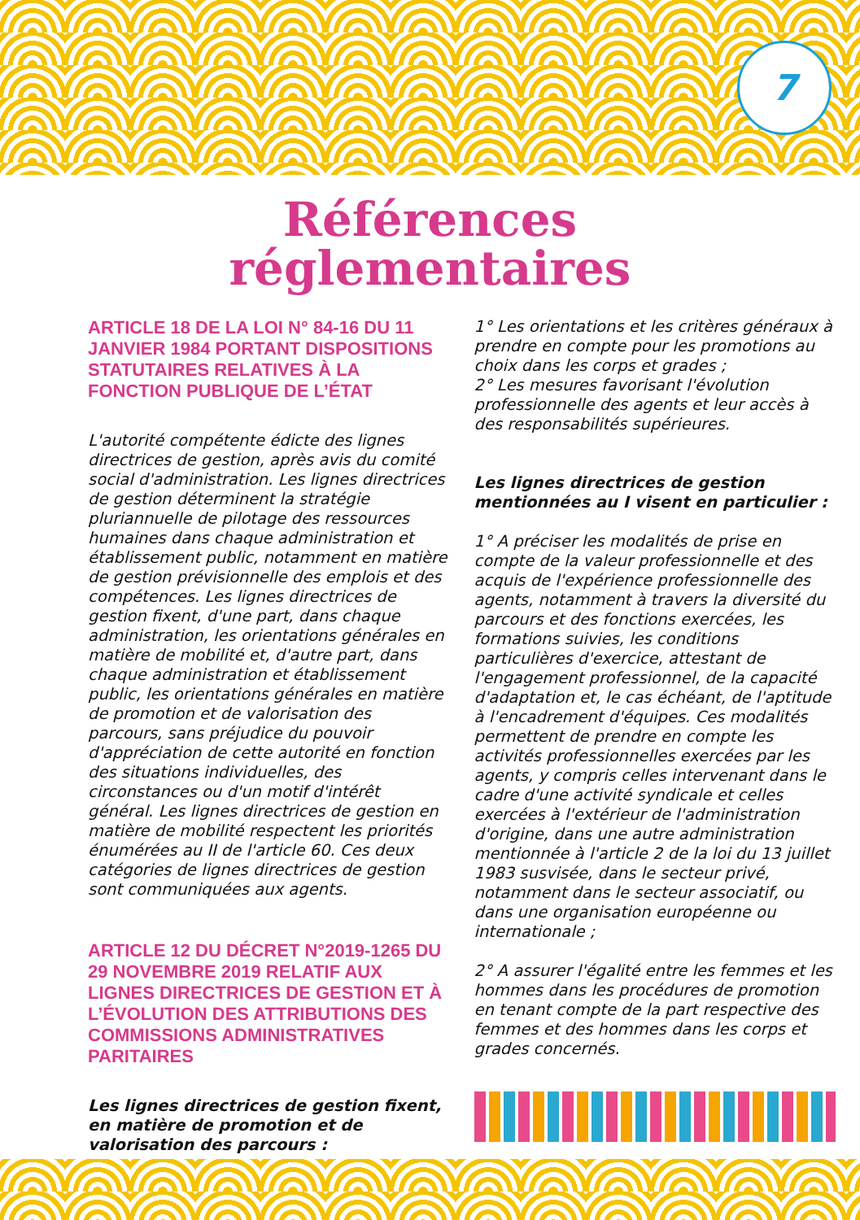7
Références
réglementaires
ARTICLE 18 DE LA LOI N° 84-16 DU 11 JANVIER 1984 PORTANT DISPOSITIONS STATUTAIRES RELATIVES À LA FONCTION PUBLIQUE DE L’ÉTAT
L'autorité compétente édicte des lignes directrices de gestion, après avis du comité social d'administration. Les lignes directrices de gestion déterminent la stratégie pluriannuelle de pilotage des ressources humaines dans chaque administration et établissement public, notamment en matière de gestion prévisionnelle des emplois et des compétences. Les lignes directrices de gestion fixent, d'une part, dans chaque administration, les orientations générales en matière de mobilité et, d'autre part, dans chaque administration et établissement public, les orientations générales en matière de promotion et de valorisation des parcours, sans préjudice du pouvoir d'appréciation de cette autorité en fonction des situations individuelles, des circonstances ou d'un motif d'intérêt général. Les lignes directrices de gestion en matière de mobilité respectent les priorités énumérées au II de l'article 60. Ces deux catégories de lignes directrices de gestion sont communiquées aux agents.
ARTICLE 12 DU DÉCRET N°2019-1265 DU 29 NOVEMBRE 2019 RELATIF AUX LIGNES DIRECTRICES DE GESTION ET À L’ÉVOLUTION DES ATTRIBUTIONS DES COMMISSIONS ADMINISTRATIVES PARITAIRES
Les lignes directrices de gestion fixent, en matière de promotion et de valorisation des parcours :
1° Les orientations et les critères généraux à prendre en compte pour les promotions au choix dans les corps et grades ;
2° Les mesures favorisant l'évolution professionnelle des agents et leur accès à des responsabilités supérieures.
Les lignes directrices de gestion mentionnées au I visent en particulier :
1° A préciser les modalités de prise en compte de la valeur professionnelle et des acquis de l'expérience professionnelle des agents, notamment à travers la diversité du parcours et des fonctions exercées, les formations suivies, les conditions particulières d'exercice, attestant de l'engagement professionnel, de la capacité d'adaptation et, le cas échéant, de l'aptitude à l'encadrement d'équipes. Ces modalités permettent de prendre en compte les activités professionnelles exercées par les agents, y compris celles intervenant dans le cadre d'une activité syndicale et celles exercées à l'extérieur de l'administration d'origine, dans une autre administration mentionnée à l'article 2 de la loi du 13 juillet 1983 susvisée, dans le secteur privé, notamment dans le secteur associatif, ou dans une organisation européenne ou internationale ;
2° A assurer l'égalité entre les femmes et les hommes dans les procédures de promotion en tenant compte de la part respective des femmes et des hommes dans les corps et grades concernés.